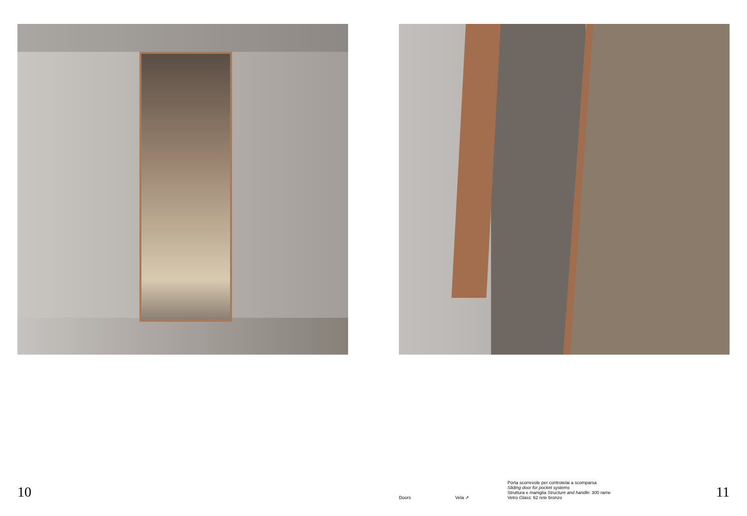10
Doors
Vela ↗
Porta scorrevole per controtelai a scomparsa
Sliding door for pocket systems
Struttura e maniglia Structure and handle: 300 rame
Vetro Glass: 62 rete bronzo
11